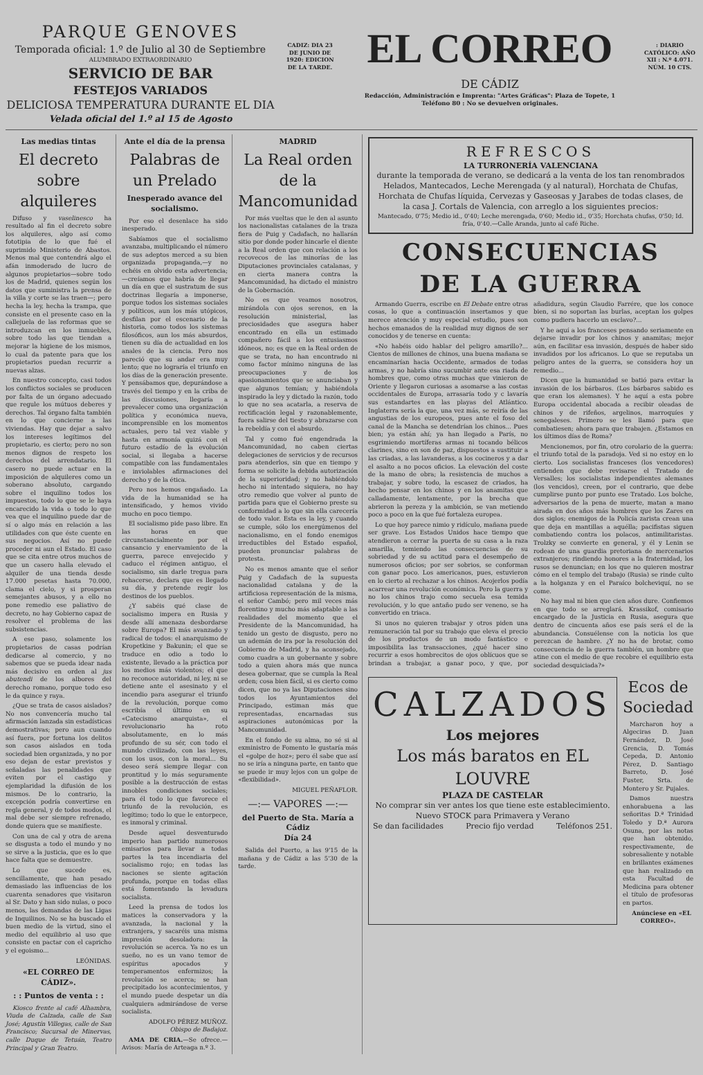PARQUE GENOVES
Temporada oficial: 1.º de Julio al 30 de Septiembre
ALUMBRADO EXTRAORDINARIO
SERVICIO DE BAR
FESTEJOS VARIADOS
DELICIOSA TEMPERATURA DURANTE EL DIA
Velada oficial del 1.º al 15 de Agosto
CADIZ: DIA 23 DE JUNIO DE 1920: EDICION DE LA TARDE.
EL CORREO
DE CÁDIZ
: DIARIO CATÓLICO: AÑO XII : N.º 4.071. NÚM. 10 CTS.
Redacción, Administración e Imprenta: "Artes Gráficas": Plaza de Topete, 1
Teléfono 80 : No se devuelven originales.
Las medias tintas
El decreto sobre alquileres
Difuso y vaselinesco ha resultado al fin el decreto sobre los alquileres, algo así como fototipia de lo que fué el suprimido Ministerio de Abastos. Menos mal que contendrá algo el afán inmoderado de lucro de algunos propietarios—sobre todo los de Madrid, quienes según los datos que suministra la prensa de la villa y corte se las traen—; pero hecha la ley, hecha la trampa, que consiste en el presente caso en la callejuela de las reformas que se introduzcan en los inmuebles, sobre todo las que tiendan a mejorar la higiene de los mismos, lo cual da patente para que los propietarios puedan recurrir a nuevas alzas.
En nuestro concepto, casi todos los conflictos sociales se producen por falta de un órgano adecuado que regule los mútuos deberes y derechos. Tal órgano falta también en lo que concierne a las viviendas. Hay que dejar a salvo los intereses legítimos del propietario, es cierto; pero no son menos dignos de respeto los derechos del arrendatario. El casero no puede actuar en la imposición de alquileres como un soberano absoluto, cargando sobre el inquilino todos los impuestos, todo lo que se le haya encarecido la vida o todo lo que vea que el inquilino puede dar de sí o algo más en relación a las utilidades con que éste cuente en sus negocios. Así no puede proceder ni aun el Estado. El caso que se cita entre otros muchos de que un casero halla elevado el alquiler de una tienda desde 17.000 pesetas hasta 70.000, clama el cielo, y si prosperan semejantes abusos, y a ello no pone remedio ese paliativo de decreto, no hay Gobierno capaz de resolver el problema de las subsistencias.
A ese paso, solamente los propietarios de casas podrían dedicarse al comercio, y no sabemos que se pueda idear nada más decisivo en orden al jus abutendi de los albores del derecho romano, porque todo eso le da quince y raya.
¿Que se trata de casos aislados? No nos convencería mucho tal afirmación lanzada sin estadísticas demostrativas; pero aun cuando así fuera, por fortuna los delitos son casos aislados en toda sociedad bien organizada, y no por eso dejan de estar previstos y señaladas las penalidades que eviten por el castigo y ejemplaridad la difusión de los mismos. De lo contrario, la excepción podría convertirse en regla general, y de todos modos, el mal debe ser siempre refrenado, donde quiera que se manifieste.
Con una de cal y otra de arena se disgusta a todo el mundo y no se sirve a la justicia, que es lo que hace falta que se demuestre.
Lo que sucede es, sencillamente, que han pesado demasiado las influencias de los cuarenta senadores que visitaron al Sr. Dato y han sido nulas, o poco menos, las demandas de las Ligas de Inquilinos. No se ha buscado el buen medio de la virtud, sino el medio del equilibrio al uso que consiste en pactar con el capricho y el egoismo...
LEÓNIDAS.
«EL CORREO DE CÁDIZ».
: : Puntos de venta : :
Kiosco frente al café Alhambra, Viuda de Calzada, calle de San José; Agustín Villegas, calle de San Francisco; Sucursal de Minervas, calle Duque de Tetuán, Teatro Principal y Gran Teatro.
Ante el día de la prensa
Palabras de un Prelado
Inesperado avance del socialismo.
Por eso el desenlace ha sido inesperado.
Sabíamos que el socialismo avanzaba, multiplicando el número de sus adeptos merced a su bien organizada propaganda,—y no echéis en olvido esta advertencia;—creíamos que habría de llegar un día en que el sustratum de sus doctrinas llegaría a imponerse, porque todos los sistemas sociales y políticos, aun los más utópicos, desfilan por el escenario de la historia, como todos los sistemas filosóficos, aun los más absurdos, tienen su día de actualidad en los anales de la ciencia. Pero nos pareció que su andar era muy lento; que no lograría el triunfo en los días de la generación presente. Y pensábamos que, depurándose a través del tiempo y en la criba de las discusiones, llegaría a prevalecer como una organización política y económica nueva, incomprensible en los momentos actuales, pero tal vez viable y hasta en armonía quizá con el futuro estadío de la evolución social, si llegaba a hacerse compatible con las fundamentales e inviolables afirmaciones del derecho y de la ética.
Pero nos hemos engañado. La vida de la humanidad se ha intensificado, y hemos vivido mucho en poco tiempo.
El socialismo pide paso libre. En las horas en que circunstancialmente por el cansancio y enervamiento de la guerra, parece envejecido y caduco el régimen antiguo, el socialismo, sin darle tregua para rehacerse, declara que es llegado su día, y pretende regir los destinos de los pueblos.
¿Y sabéis qué clase de socialismo impera en Rusia y desde allí amenaza desbordarse sobre Europa? El más avanzado y radical de todos: el anarquismo de Kropetkine y Bakunin; el que se traduce en odio a todo lo existente, llevado a la práctica por los medios más violentos; el que no reconoce autoridad, ni ley, ni se detiene ante el asesinato y el incendio para asegurar el triunfo de la revolución, porque como escribía el último en su «Catecismo anarquista», el revolucionario ha roto absolutamente, en lo más profundo de su sér, con todo el mundo civilizado, con las leyes, con los usos, con la moral... Su deseo será siempre llegar con prontitud y lo más seguramente posible a la destrucción de estas innobles condiciones sociales; para él todo lo que favorece el triunfo de la revolución, es legítimo; todo lo que le entorpece, es inmoral y criminal.
Desde aquel desventurado imperio han partido numerosos emisarios para llevar a todas partes la tea incendiaria del socialismo rojo; en todas las naciones se siente agitación profunda, porque en todas ellas está fomentando la levadura socialista.
Leed la prensa de todos los matices la conservadora y la avanzada, la nacional y la extranjera, y sacaréis una misma impresión desoladora: la revolución se acerca. Ya no es un sueño, no es un vano temor de espíritus apocados y temperamentos enfermizos; la revolución se acerca; se han precipitado los acontecimientos, y el mundo puede despetar un día cualquiera admirándose de verse socialista.
ADOLFO PÉREZ MUÑOZ.
Obispo de Badajoz.
AMA DE CRIA.—Se ofrece.—Avisos: María de Arteaga n.º 3.
MADRID
La Real orden de la Mancomunidad
Por más vueltas que le den al asunto los nacionalistas catalanes de la traza fiera de Puig y Cadafach, no hallarán sitio por donde poder hincarle el diente a la Real orden que con relación a los recovecos de las minorías de las Diputaciones provinciales catalanas, y en cierta manera contra la Mancomunidad, ha dictado el ministro de la Gobernación.
No es que veamos nosotros, mirándola con ojos serenos, en la resolución ministerial, las preciosidades que asegura haber encontrado en ella un estimado compañero fácil a los entusiasmos idóneos, no; es que en la Real orden de que se trata, no han encontrado ni como factor mínimo ninguna de las preocupaciones y de los apasionamientos que se anunciaban y que algunos temían; y habiéndola inspirado la ley y dictado la razón, todo lo que no sea acatarla, a reserva de rectificación legal y razonablemente, fuera salirse del tiesto y abrazarse con la rebeldía y con el absurdo.
Tal y como fué engendrada la Mancomunidad, no caben ciertas delegaciones de servicios y de recursos para atenderlos, sin que en tiempo y forma se solicite la debida autorización de la superioridad; y no habiéndolo hecho ni intentado siquiera, no hay otro remedio que volver al punto de partida para que el Gobierno preste su conformidad a lo que sin ella carecería de todo valor. Esta es la ley, y cuando se cumple, sólo los energúmenos del nacionalismo, en el fondo enemigos irreductibles del Estado español, pueden pronunciar palabras de protesta.
No es menos amante que el señor Puig y Cadafach de la supuesta nacionalidad catalana y de la artificiosa representación de la misma, el señor Cambó; pero mil veces más florentino y mucho más adaptable a las realidades del momento que el Presidente de la Mancomunidad, ha tenido un gesto de disgusto, pero no un ademán de ira por la resolución del Gobierno de Madrid, y ha aconsejado, como cuadra a un gobernante y sobre todo a quien ahora más que nunca desea gobernar, que se cumpla la Real orden; cosa bien fácil, si es cierto como dicen, que no ya las Diputaciones sino todos los Ayuntamientos del Principado, estiman más que representadas, encarnadas sus aspiraciones autonómicas por la Mancomunidad.
En el fondo de su alma, no sé si al exministro de Fomento le gustaría más el «golpe de hoz»; pero él sabe que así no se iría a ninguna parte, en tanto que se puede ir muy lejos con un golpe de «flexibilidad».
MIGUEL PEÑAFLOR.
—:— VAPORES —:—
del Puerto de Sta. María a Cádiz
Día 24
Salida del Puerto, a las 9'15 de la mañana y de Cádiz a las 5'30 de la tarde.
REFRESCOS
LA TURRONERÍA VALENCIANA
durante la temporada de verano, se dedicará a la venta de los tan renombrados Helados, Mantecados, Leche Merengada (y al natural), Horchata de Chufas, Horchata de Chufas líquida, Cervezas y Gaseosas y Jarabes de todas clases, de la casa J. Cortals de Valencia, con arreglo a los siguientes precios:
Mantecado, 0'75; Medio id., 0'40; Leche merengada, 0'60; Medio id., 0'35; Horchata chufas, 0'50; Id. fría, 0'40.—Calle Aranda, junto al café Riche.
CONSECUENCIAS
DE LA GUERRA
Armando Guerra, escribe en El Debate entre otras cosas, lo que a continuación insertamos y que merece atención y muy especial estudio, pues son hechos emanados de la realidad muy dignos de ser conocidos y de tenerse en cuenta:
«No habéis oido hablar del peligro amarillo?... Cientos de millones de chinos, una buena mañana se encaminarían hacia Occidente, armados de todas armas, y no habría sino sucumbir ante esa riada de hombres que, como otras muchas que vinieron de Oriente y llegaron curiosas a asomarse a las costas occidentales de Europa, arrasaría todo y c lavaría sus estandartes en las playas del Atlántico. Inglaterra sería la que, una vez más, se reiría de las angustias de los europeos, pues ante el foso del canal de la Mancha se detendrían los chinos... Pues bien; ya están ahí; ya han llegado a París, no esgrimiendo mortíferas armas ni tocando bélicos clarines, sino en son de paz, dispuestos a sustituir a las criadas, a las lavanderas, a los cocineros y a dar el asalto a no pocos oficios. La elevación del coste de la mano de obra; la resistencia de muchos a trabajar, y sobre todo, la escasez de criados, ha hecho pensar en los chinos y en los anamitas que calladamente, lentamente, por la brecha que abrieron la pereza y la ambición, se van metiendo poco a poco en la que fué fortaleza europea.
Lo que hoy parece nimio y ridículo, mañana puede ser grave. Los Estados Unidos hace tiempo que atendieron a cerrar la puerta de su casa a la raza amarilla, temiendo las consecuencias de su sobriedad y de su actitud para el desempeño de numerosos oficios; por ser sobrios, se conforman con ganar poco. Los americanos, pues, estuvieron en lo cierto al rechazar a los chinos. Acojerlos podía acarrear una revolución económica. Pero la guerra y no los chinos trajo como secuela esa temida revolución, y lo que antaño pudo ser veneno, se ha convertido en triaca.
Si unos no quieren trabajar y otros piden una remuneración tal por su trabajo que eleva el precio de los productos de un modo fantástico e imposibilita las transacciones, ¿qué hacer sino recurrir a esos hombrecitos de ojos oblícuos que se brindan a trabajar, a ganar poco, y que, por añadidura, según Claudio Farrére, que los conoce bien, si no soportan las burlas, aceptan los golpes como pudiera hacerlo un esclavo?...
Y he aquí a los franceses pensando seriamente en dejarse invadir por los chinos y anamitas; mejor aún, en facilitar esa invasión, después de haber sido invadidos por los africanos. Lo que se reputaba un peligro antes de la guerra, se considera hoy un remedio...
Dicen que la humanidad se batió para evitar la invasión de los bárbaros. (Los bárbaros sabido es que eran los alemanes). Y he aquí a esta pobre Europa occidental abocada a recibir oleadas de chinos y de rifeños, argelinos, marroquíes y senegaleses. Primero se les llamó para que combatiesen; ahora para que trabajen. ¿Estamos en los últimos días de Roma?
Mencionemos, por fin, otro corolario de la guerra: el triunfo total de la paradoja. Ved si no estoy en lo cierto. Los socialistas franceses (los vencedores) entienden que debe revisarse el Tratado de Versalles; los socialistas independientes alemanes (los vencidos), creen, por el contrario, que debe cumplirse punto por punto ese Tratado. Los bolche, adversarios de la pena de muerte, matan a mano airada en dos años más hombres que los Zares en dos siglos; enemigos de la Policía zarista crean una que deja en mantillas a aquélla; pacifistas siguen combatiendo contra los polacos, antimilitaristas. Trolzky se convierte en general, y él y Lenin se rodean de una guardia pretoriana de mercenarios extranjeros; rindiendo honores a la fraternidad, los rusos se denuncian; en los que no quieren mostrar cómo en el templo del trabajo (Rusia) se rinde culto a la holganza y en el Paraíco bolcheviquí, no se come.
No hay mal ni bien que cien años dure. Confiemos en que todo se arreglará. Krassikof, comisario encargado de la Justicia en Rusia, asegura que dentro de cincuenta años ese país será el de la abundancia. Consuélense con la noticia los que perezcan de hambre. ¿Y no ha de brotar, como consecuencia de la guerra también, un hombre que atine con el medio de que recobre el equilibrio esta sociedad desquiciada?»
CALZADOS
Los mejores
Los más baratos en EL LOUVRE
PLAZA DE CASTELAR
No comprar sin ver antes los que tiene este establecimiento.
Nuevo STOCK para Primavera y Verano
Se dan facilidades Precio fijo verdad Teléfonos 251.
Ecos de Sociedad
Marcharon hoy a Algeciras D. Juan Fernández, D. José Grencia, D. Tomás Cepeda, D. Antonio Pérez, D. Santiago Barreto, D. José Fuster, Srta. de Montero y Sr. Pujales.
Damos nuestra enhorabuena a las señoritas D.ª Trinidad Toledo y D.ª Aurora Osuna, por las notas que han obtenido, respectivamente, de sobresaliente y notable en brillantes exámenes que han realizado en esta Facultad de Medicina para obtener el título de profesoras en partos.
Anúnciese en «EL CORREO».